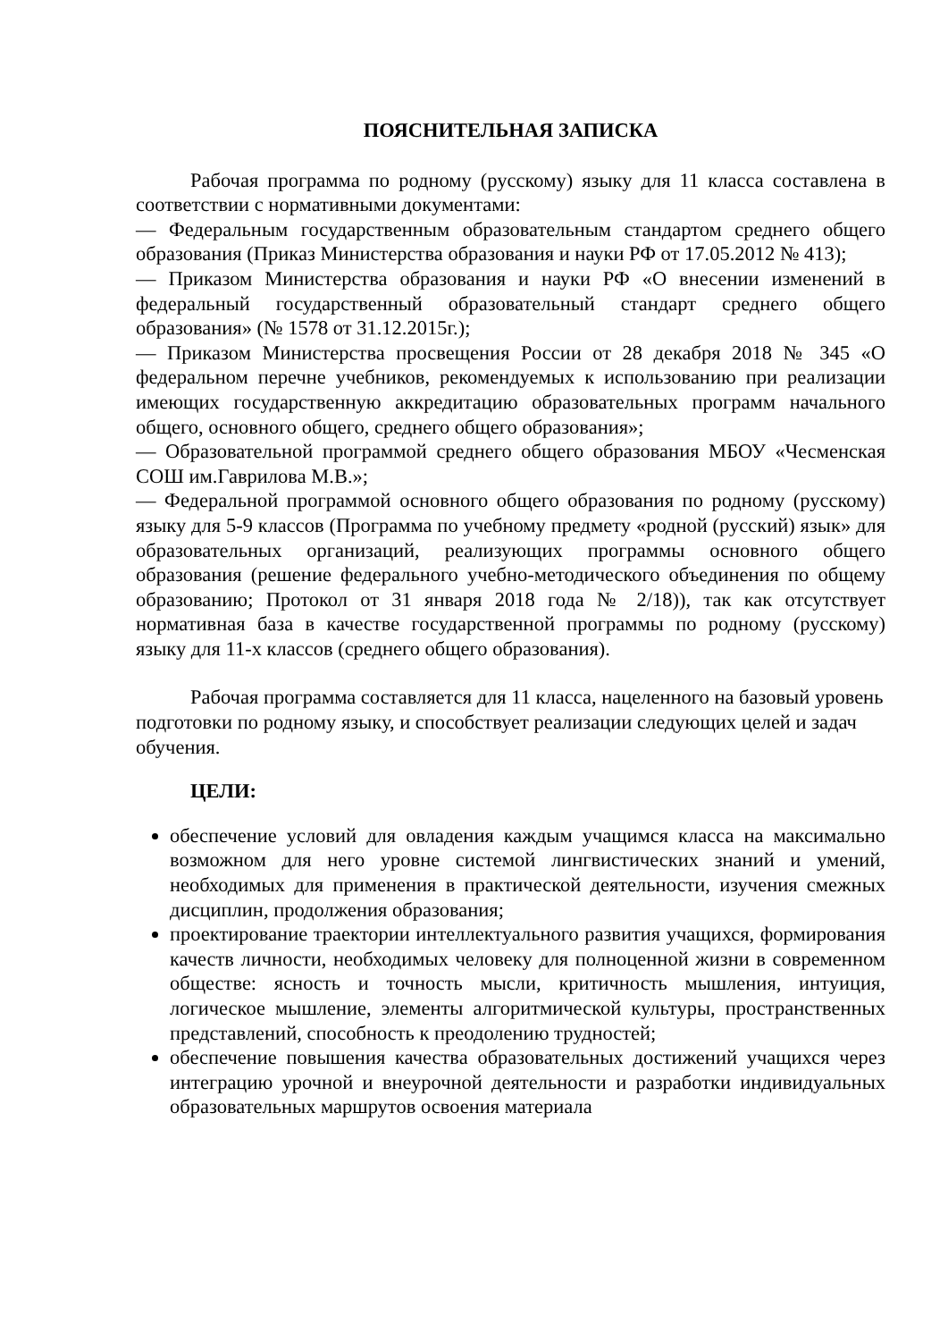ПОЯСНИТЕЛЬНАЯ ЗАПИСКА
Рабочая программа по родному (русскому) языку для 11 класса составлена в соответствии с нормативными документами:
— Федеральным государственным образовательным стандартом среднего общего образования (Приказ Министерства образования и науки РФ от 17.05.2012 № 413);
— Приказом Министерства образования и науки РФ «О внесении изменений в федеральный государственный образовательный стандарт среднего общего образования» (№ 1578 от 31.12.2015г.);
— Приказом Министерства просвещения России от 28 декабря 2018 № 345 «О федеральном перечне учебников, рекомендуемых к использованию при реализации имеющих государственную аккредитацию образовательных программ начального общего, основного общего, среднего общего образования»;
— Образовательной программой среднего общего образования МБОУ «Чесменская СОШ им.Гаврилова М.В.»;
— Федеральной программой основного общего образования по родному (русскому) языку для 5-9 классов (Программа по учебному предмету «родной (русский) язык» для образовательных организаций, реализующих программы основного общего образования (решение федерального учебно-методического объединения по общему образованию; Протокол от 31 января 2018 года № 2/18)), так как отсутствует нормативная база в качестве государственной программы по родному (русскому) языку для 11-х классов (среднего общего образования).
Рабочая программа составляется для 11 класса, нацеленного на базовый уровень подготовки по родному языку, и способствует реализации следующих целей и задач обучения.
ЦЕЛИ:
обеспечение условий для овладения каждым учащимся класса на максимально возможном для него уровне системой лингвистических знаний и умений, необходимых для применения в практической деятельности, изучения смежных дисциплин, продолжения образования;
проектирование траектории интеллектуального развития учащихся, формирования качеств личности, необходимых человеку для полноценной жизни в современном обществе: ясность и точность мысли, критичность мышления, интуиция, логическое мышление, элементы алгоритмической культуры, пространственных представлений, способность к преодолению трудностей;
обеспечение повышения качества образовательных достижений учащихся через интеграцию урочной и внеурочной деятельности и разработки индивидуальных образовательных маршрутов освоения материала